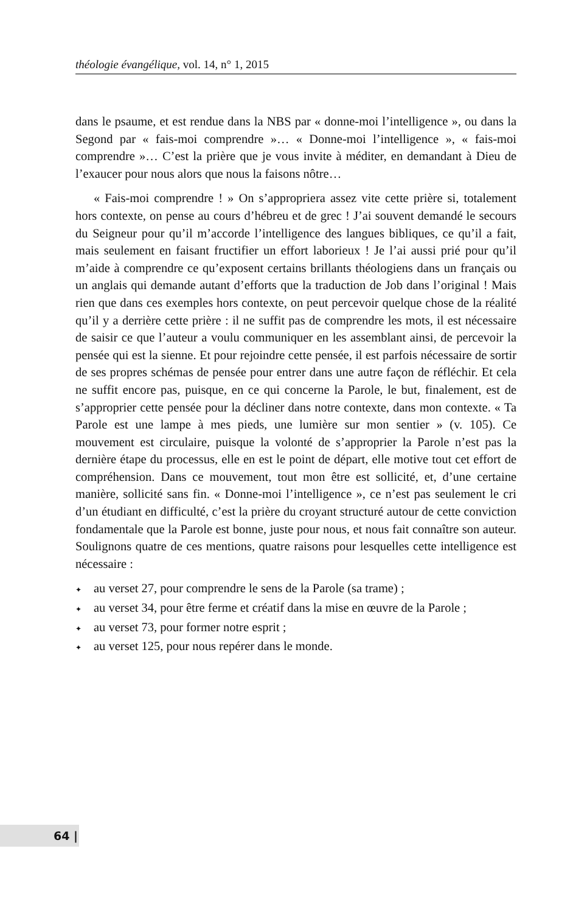théologie évangélique, vol. 14, n° 1, 2015
dans le psaume, et est rendue dans la NBS par « donne-moi l’intelligence », ou dans la Segond par « fais-moi comprendre »… « Donne-moi l’intelligence », « fais-moi comprendre »… C’est la prière que je vous invite à méditer, en demandant à Dieu de l’exaucer pour nous alors que nous la faisons nôtre…
« Fais-moi comprendre ! » On s’appropriera assez vite cette prière si, totalement hors contexte, on pense au cours d’hébreu et de grec ! J’ai souvent demandé le secours du Seigneur pour qu’il m’accorde l’intelligence des langues bibliques, ce qu’il a fait, mais seulement en faisant fructifier un effort laborieux ! Je l’ai aussi prié pour qu’il m’aide à comprendre ce qu’exposent certains brillants théologiens dans un français ou un anglais qui demande autant d’efforts que la traduction de Job dans l’original ! Mais rien que dans ces exemples hors contexte, on peut percevoir quelque chose de la réalité qu’il y a derrière cette prière : il ne suffit pas de comprendre les mots, il est nécessaire de saisir ce que l’auteur a voulu communiquer en les assemblant ainsi, de percevoir la pensée qui est la sienne. Et pour rejoindre cette pensée, il est parfois nécessaire de sortir de ses propres schémas de pensée pour entrer dans une autre façon de réfléchir. Et cela ne suffit encore pas, puisque, en ce qui concerne la Parole, le but, finalement, est de s’approprier cette pensée pour la décliner dans notre contexte, dans mon contexte. « Ta Parole est une lampe à mes pieds, une lumière sur mon sentier » (v. 105). Ce mouvement est circulaire, puisque la volonté de s’approprier la Parole n’est pas la dernière étape du processus, elle en est le point de départ, elle motive tout cet effort de compréhension. Dans ce mouvement, tout mon être est sollicité, et, d’une certaine manière, sollicité sans fin. « Donne-moi l’intelligence », ce n’est pas seulement le cri d’un étudiant en difficulté, c’est la prière du croyant structuré autour de cette conviction fondamentale que la Parole est bonne, juste pour nous, et nous fait connaître son auteur. Soulignons quatre de ces mentions, quatre raisons pour lesquelles cette intelligence est nécessaire :
✦ au verset 27, pour comprendre le sens de la Parole (sa trame) ;
✦ au verset 34, pour être ferme et créatif dans la mise en œuvre de la Parole ;
✦ au verset 73, pour former notre esprit ;
✦ au verset 125, pour nous repérer dans le monde.
64 |